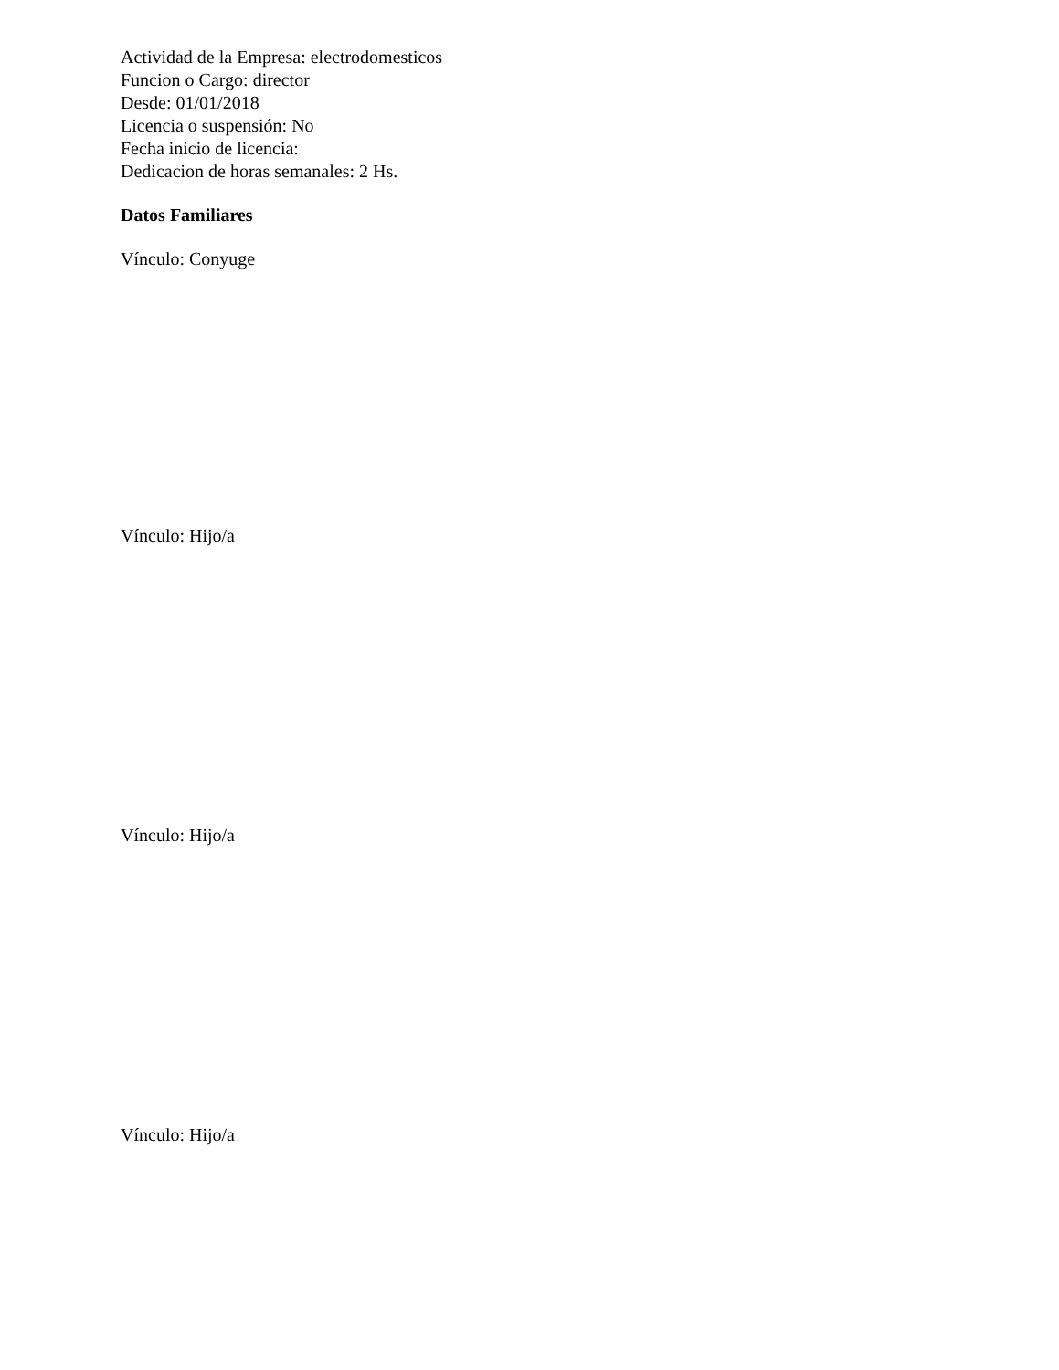Actividad de la Empresa: electrodomesticos
Funcion o Cargo: director
Desde: 01/01/2018
Licencia o suspensión: No
Fecha inicio de licencia:
Dedicacion de horas semanales: 2 Hs.
Datos Familiares
Vínculo: Conyuge
Vínculo: Hijo/a
Vínculo: Hijo/a
Vínculo: Hijo/a